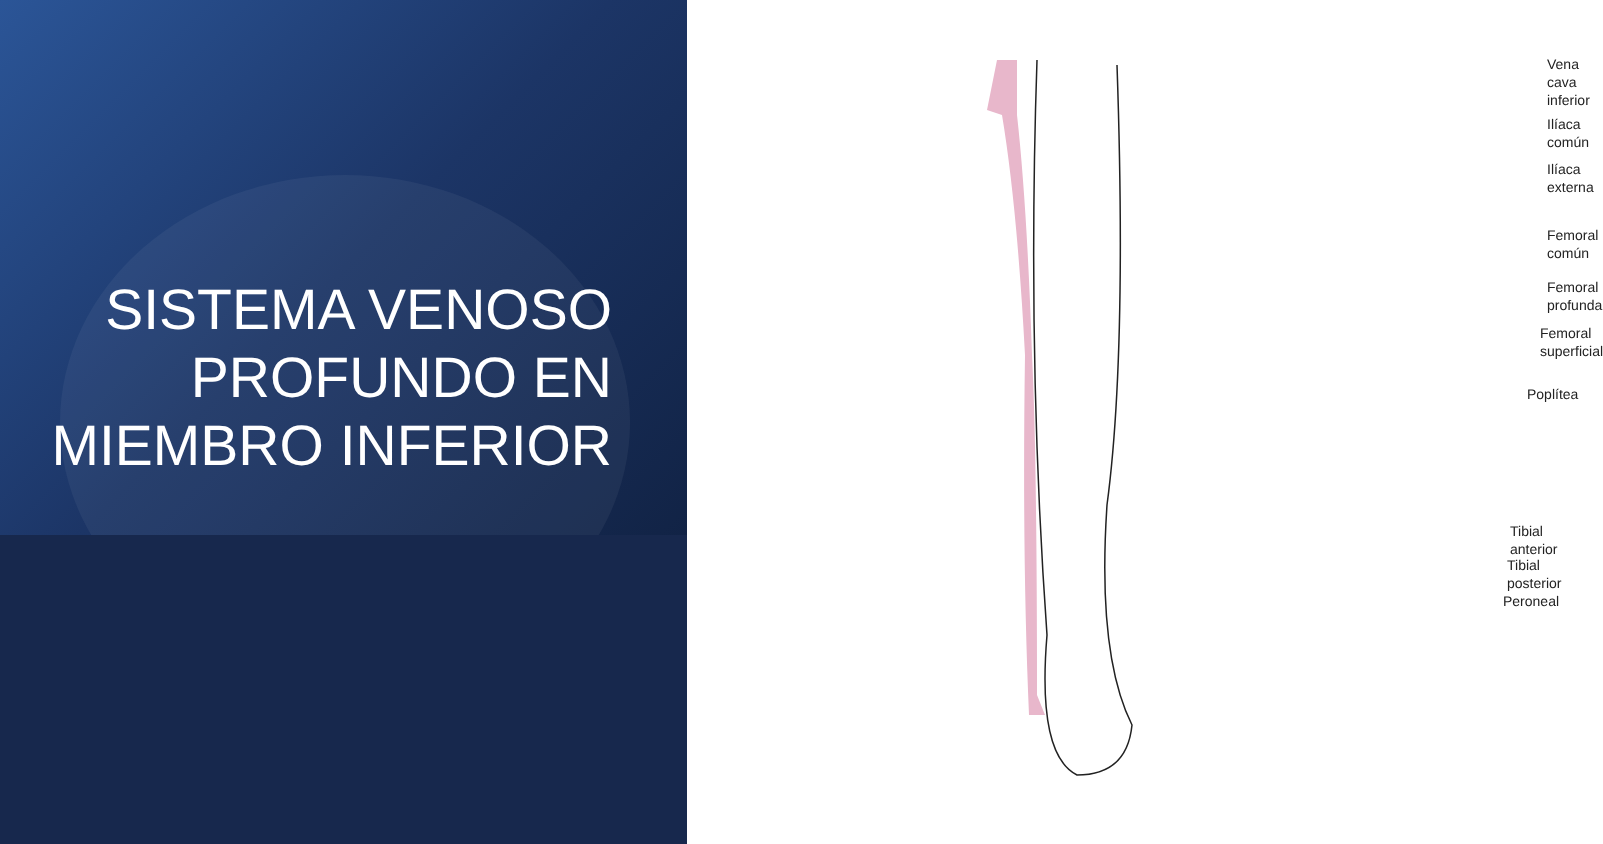SISTEMA VENOSO PROFUNDO EN MIEMBRO INFERIOR
Vena cava
inferior
Ilíaca
común
Ilíaca
externa
Femoral
común
Femoral
profunda
Femoral
superficial
Poplítea
Tibial anterior
Tibial posterior
Peroneal